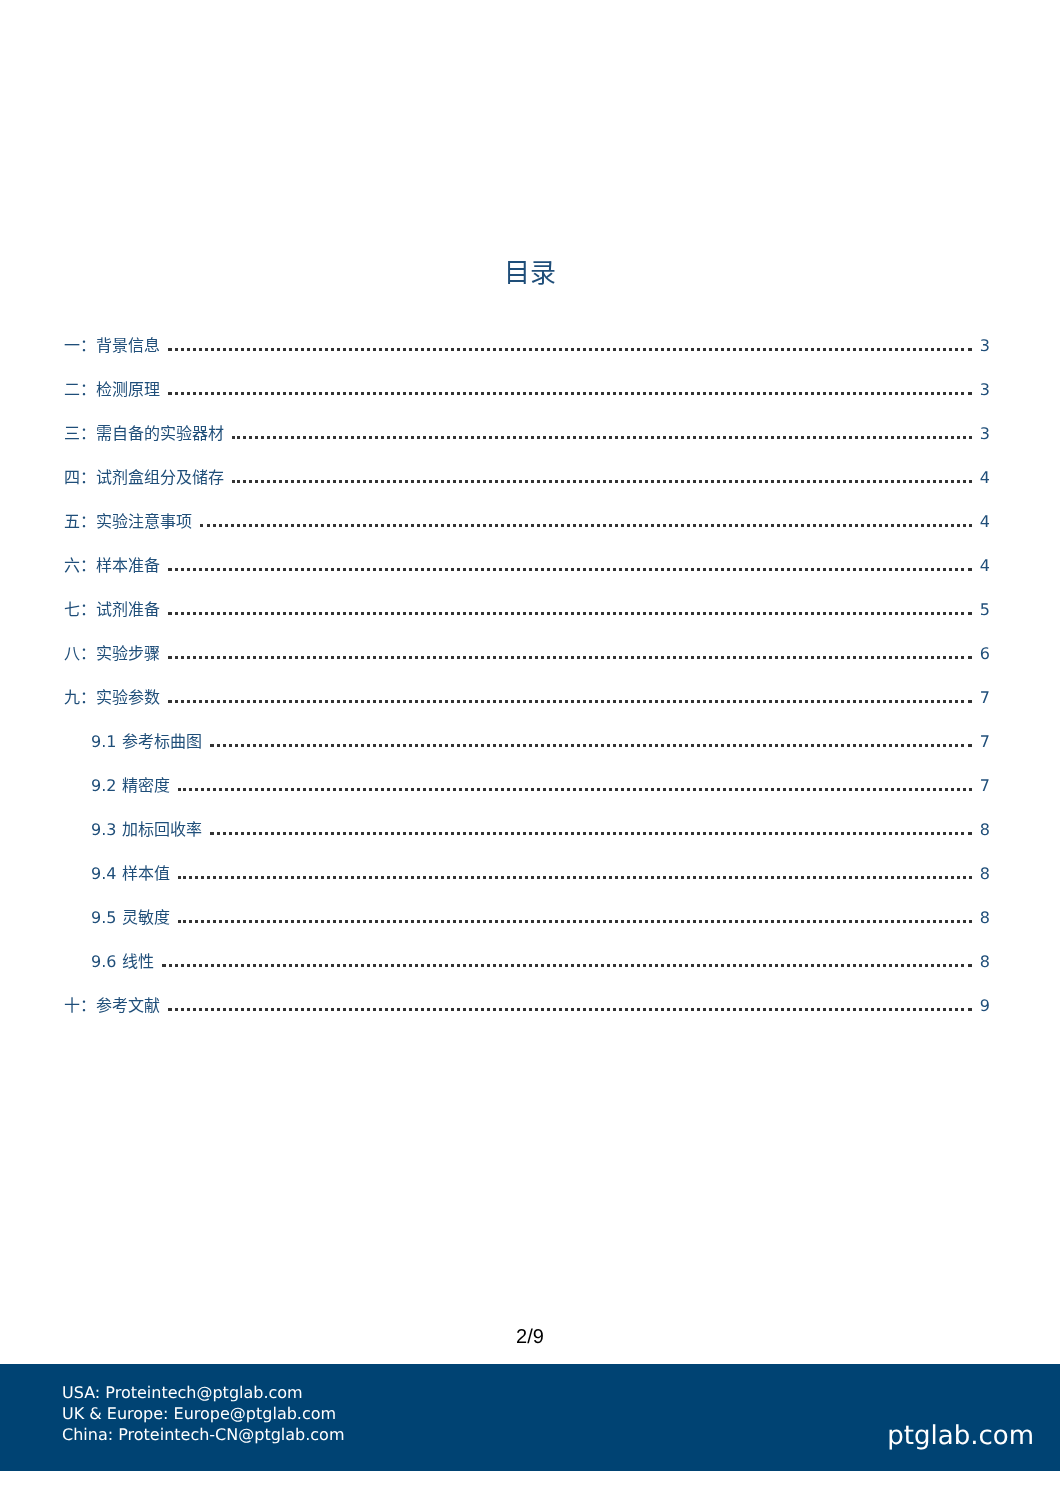目录
一：背景信息 3
二：检测原理 3
三：需自备的实验器材 3
四：试剂盒组分及储存 4
五：实验注意事项 4
六：样本准备 4
七：试剂准备 5
八：实验步骤 6
九：实验参数 7
9.1 参考标曲图 7
9.2 精密度 7
9.3 加标回收率 8
9.4 样本值 8
9.5 灵敏度 8
9.6 线性 8
十：参考文献 9
2/9
USA: Proteintech@ptglab.com
UK & Europe: Europe@ptglab.com
China: Proteintech-CN@ptglab.com
ptglab.com